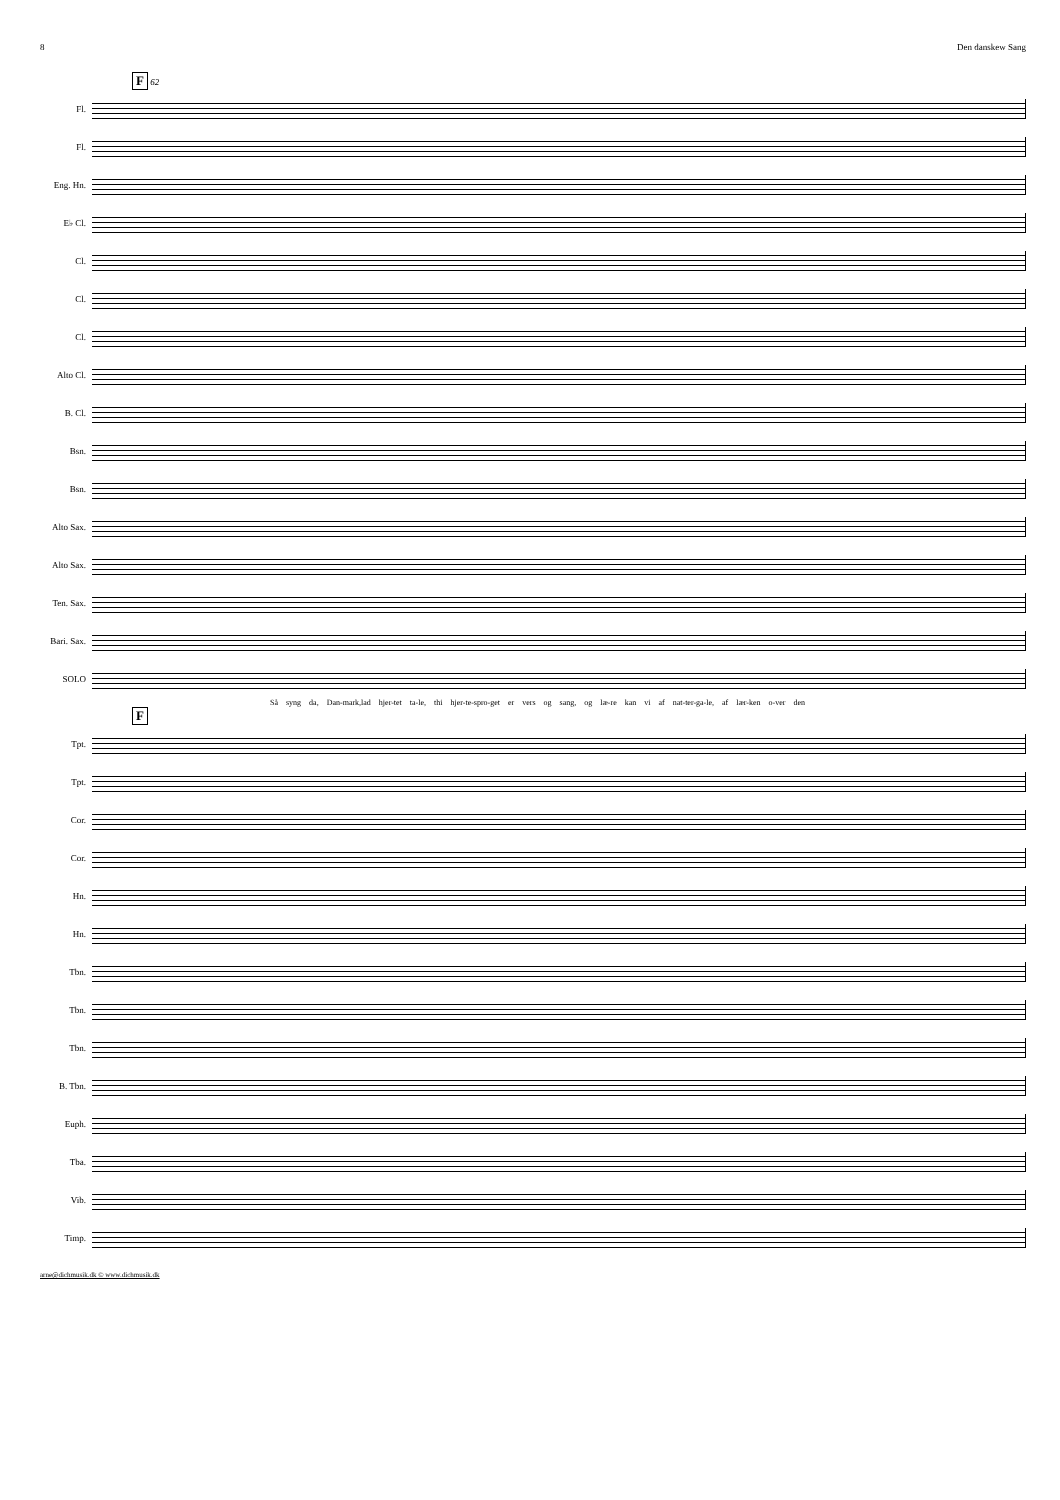8 Den danskew Sang
F 62
Fl.
Fl.
Eng. Hn.
E♭ Cl.
Cl.
Cl.
Cl.
Alto Cl.
B. Cl.
Bsn.
Bsn.
Alto Sax.
Alto Sax.
Ten. Sax.
Bari. Sax.
SOLO
Så syng da, Dan-mark,lad hjer-tet ta-le, thi hjer-te-spro-get er vers og sang, og læ-re kan vi af nat-ter-ga-le, af lær-ken o-ver den
F
Tpt.
Tpt.
Cor.
Cor.
Hn.
Hn.
Tbn.
Tbn.
Tbn.
B. Tbn.
Euph.
Tba.
Vib.
Timp.
arne@dichmusik.dk © www.dichmusik.dk